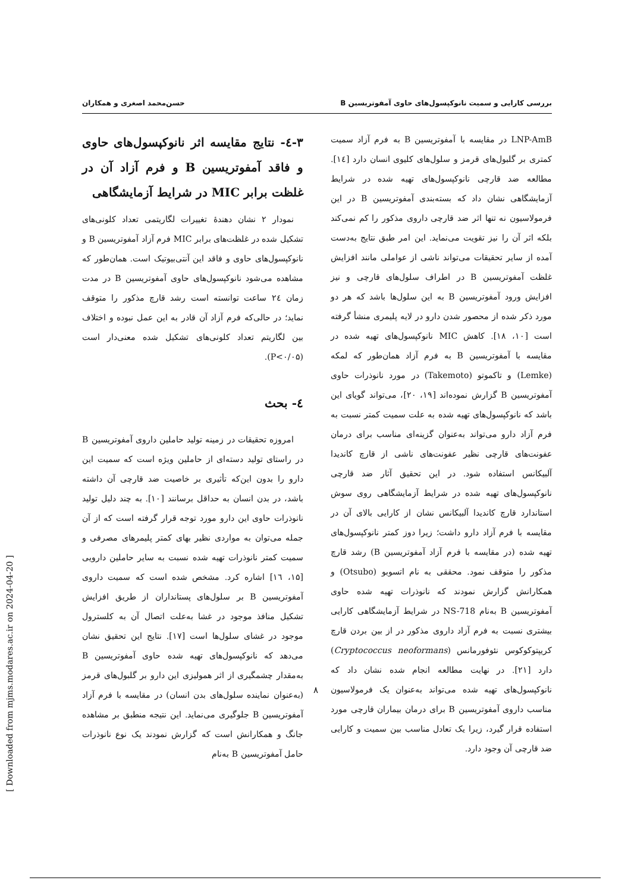بررسی کارایی و سمیت نانوکپسول‌های حاوی آمفوتریسین B حسن‌محمد اصغری و همکاران
۳-٤- نتایج مقایسه اثر نانوکپسول‌های حاوی و فاقد آمفوتریسین B و فرم آزاد آن در غلظت برابر MIC در شرایط آزمایشگاهی
نمودار ۲ نشان دهندهٔ تغییرات لگاریتمی تعداد کلونی‌های تشکیل شده در غلظت‌های برابر MIC فرم آزاد آمفوتریسین B و نانوکپسول‌های حاوی و فاقد این آنتی‌بیوتیک است. همان‌طور که مشاهده می‌شود نانوکپسول‌های حاوی آمفوتریسین B در مدت زمان ٢٤ ساعت توانسته است رشد قارچ مذکور را متوقف نماید؛ در حالی‌که فرم آزاد آن قادر به این عمل نبوده و اختلاف بین لگاریتم تعداد کلونی‌های تشکیل شده معنی‌دار است (P<۰/۰۵).
٤- بحث
امروزه تحقیقات در زمینه تولید حاملین داروی آمفوتریسین B در راستای تولید دسته‌ای از حاملین ویژه است که سمیت این دارو را بدون این‌که تأثیری بر خاصیت ضد قارچی آن داشته باشد، در بدن انسان به حداقل برسانند [۱۰]. به چند دلیل تولید نانوذرات حاوی این دارو مورد توجه قرار گرفته است که از آن جمله می‌توان به مواردی نظیر بهای کمتر پلیمرهای مصرفی و سمیت کمتر نانوذرات تهیه شده نسبت به سایر حاملین دارویی [۱۵، ١٦] اشاره کرد. مشخص شده است که سمیت داروی آمفوتریسین B بر سلول‌های پستانداران از طریق افزایش تشکیل منافذ موجود در غشا به‌علت اتصال آن به کلسترول موجود در غشای سلول‌ها است [۱۷]. نتایج این تحقیق نشان می‌دهد که نانوکپسول‌های تهیه شده حاوی آمفوتریسین B به‌مقدار چشمگیری از اثر همولیزی این دارو بر گلبول‌های قرمز (به‌عنوان نماینده سلول‌های بدن انسان) در مقایسه با فرم آزاد آمفوتریسین B جلوگیری می‌نماید. این نتیجه منطبق بر مشاهده جانگ و همکارانش است که گزارش نمودند یک نوع نانوذرات حامل آمفوتریسین B به‌نام
LNP-AmB در مقایسه با آمفوتریسین B به فرم آزاد سمیت کمتری بر گلبول‌های قرمز و سلول‌های کلیوی انسان دارد [١٤]. مطالعه ضد قارچی نانوکپسول‌های تهیه شده در شرایط آزمایشگاهی نشان داد که بسته‌بندی آمفوتریسین B در این فرمولاسیون نه تنها اثر ضد قارچی داروی مذکور را کم نمی‌کند بلکه اثر آن را نیز تقویت می‌نماید. این امر طبق نتایج به‌دست آمده از سایر تحقیقات می‌تواند ناشی از عواملی مانند افزایش غلظت آمفوتریسین B در اطراف سلول‌های قارچی و نیز افزایش ورود آمفوتریسین B به این سلول‌ها باشد که هر دو مورد ذکر شده از محصور شدن دارو در لایه پلیمری منشأ گرفته است [۱۰، ۱۸]. کاهش MIC نانوکپسول‌های تهیه شده در مقایسه با آمفوتریسین B به فرم آزاد همان‌طور که لمکه (Lemke) و تاکموتو (Takemoto) در مورد نانوذرات حاوی آمفوتریسین B گزارش نموده‌اند [۱۹، ۲۰]، می‌تواند گویای این باشد که نانوکپسول‌های تهیه شده به علت سمیت کمتر نسبت به فرم آزاد دارو می‌تواند به‌عنوان گزینه‌ای مناسب برای درمان عفونت‌های قارچی نظیر عفونت‌های ناشی از قارچ کاندیدا آلبیکانس استفاده شود. در این تحقیق آثار ضد قارچی نانوکپسول‌های تهیه شده در شرایط آزمایشگاهی روی سوش استاندارد قارچ کاندیدا آلبیکانس نشان از کارایی بالای آن در مقایسه با فرم آزاد دارو داشت؛ زیرا دوز کمتر نانوکپسول‌های تهیه شده (در مقایسه با فرم آزاد آمفوتریسین B) رشد قارچ مذکور را متوقف نمود. محققی به نام اتسوبو (Otsubo) و همکارانش گزارش نمودند که نانوذرات تهیه شده حاوی آمفوتریسین B به‌نام NS-718 در شرایط آزمایشگاهی کارایی بیشتری نسبت به فرم آزاد داروی مذکور در از بین بردن قارچ کریپتوکوکوس نئوفورمانس (Cryptococcus neoformans) دارد [۲۱]. در نهایت مطالعه انجام شده نشان داد که نانوکپسول‌های تهیه شده می‌تواند به‌عنوان یک فرمولاسیون مناسب داروی آمفوتریسین B برای درمان بیماران قارچی مورد استفاده قرار گیرد، زیرا یک تعادل مناسب بین سمیت و کارایی ضد قارچی آن وجود دارد.
۸
[ Downloaded from mjms.modares.ac.ir on 2024-04-20 ]